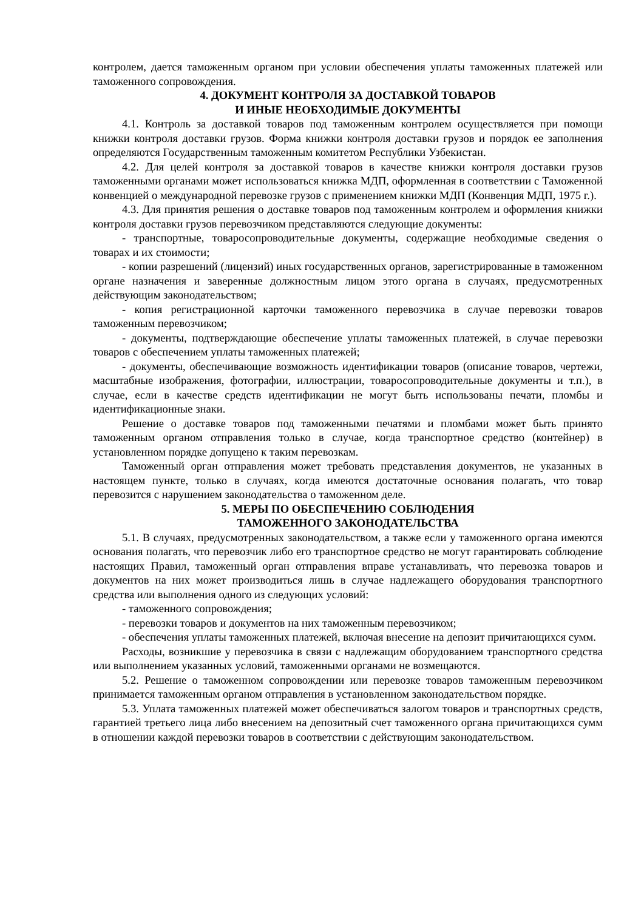контролем, дается таможенным органом при условии обеспечения уплаты таможенных платежей или таможенного сопровождения.
4. ДОКУМЕНТ КОНТРОЛЯ ЗА ДОСТАВКОЙ ТОВАРОВ
И ИНЫЕ НЕОБХОДИМЫЕ ДОКУМЕНТЫ
4.1. Контроль за доставкой товаров под таможенным контролем осуществляется при помощи книжки контроля доставки грузов. Форма книжки контроля доставки грузов и порядок ее заполнения определяются Государственным таможенным комитетом Республики Узбекистан.
4.2. Для целей контроля за доставкой товаров в качестве книжки контроля доставки грузов таможенными органами может использоваться книжка МДП, оформленная в соответствии с Таможенной конвенцией о международной перевозке грузов с применением книжки МДП (Конвенция МДП, 1975 г.).
4.3. Для принятия решения о доставке товаров под таможенным контролем и оформления книжки контроля доставки грузов перевозчиком представляются следующие документы:
- транспортные, товаросопроводительные документы, содержащие необходимые сведения о товарах и их стоимости;
- копии разрешений (лицензий) иных государственных органов, зарегистрированные в таможенном органе назначения и заверенные должностным лицом этого органа в случаях, предусмотренных действующим законодательством;
- копия регистрационной карточки таможенного перевозчика в случае перевозки товаров таможенным перевозчиком;
- документы, подтверждающие обеспечение уплаты таможенных платежей, в случае перевозки товаров с обеспечением уплаты таможенных платежей;
- документы, обеспечивающие возможность идентификации товаров (описание товаров, чертежи, масштабные изображения, фотографии, иллюстрации, товаросопроводительные документы и т.п.), в случае, если в качестве средств идентификации не могут быть использованы печати, пломбы и идентификационные знаки.
Решение о доставке товаров под таможенными печатями и пломбами может быть принято таможенным органом отправления только в случае, когда транспортное средство (контейнер) в установленном порядке допущено к таким перевозкам.
Таможенный орган отправления может требовать представления документов, не указанных в настоящем пункте, только в случаях, когда имеются достаточные основания полагать, что товар перевозится с нарушением законодательства о таможенном деле.
5. МЕРЫ ПО ОБЕСПЕЧЕНИЮ СОБЛЮДЕНИЯ
ТАМОЖЕННОГО ЗАКОНОДАТЕЛЬСТВА
5.1. В случаях, предусмотренных законодательством, а также если у таможенного органа имеются основания полагать, что перевозчик либо его транспортное средство не могут гарантировать соблюдение настоящих Правил, таможенный орган отправления вправе устанавливать, что перевозка товаров и документов на них может производиться лишь в случае надлежащего оборудования транспортного средства или выполнения одного из следующих условий:
- таможенного сопровождения;
- перевозки товаров и документов на них таможенным перевозчиком;
- обеспечения уплаты таможенных платежей, включая внесение на депозит причитающихся сумм.
Расходы, возникшие у перевозчика в связи с надлежащим оборудованием транспортного средства или выполнением указанных условий, таможенными органами не возмещаются.
5.2. Решение о таможенном сопровождении или перевозке товаров таможенным перевозчиком принимается таможенным органом отправления в установленном законодательством порядке.
5.3. Уплата таможенных платежей может обеспечиваться залогом товаров и транспортных средств, гарантией третьего лица либо внесением на депозитный счет таможенного органа причитающихся сумм в отношении каждой перевозки товаров в соответствии с действующим законодательством.